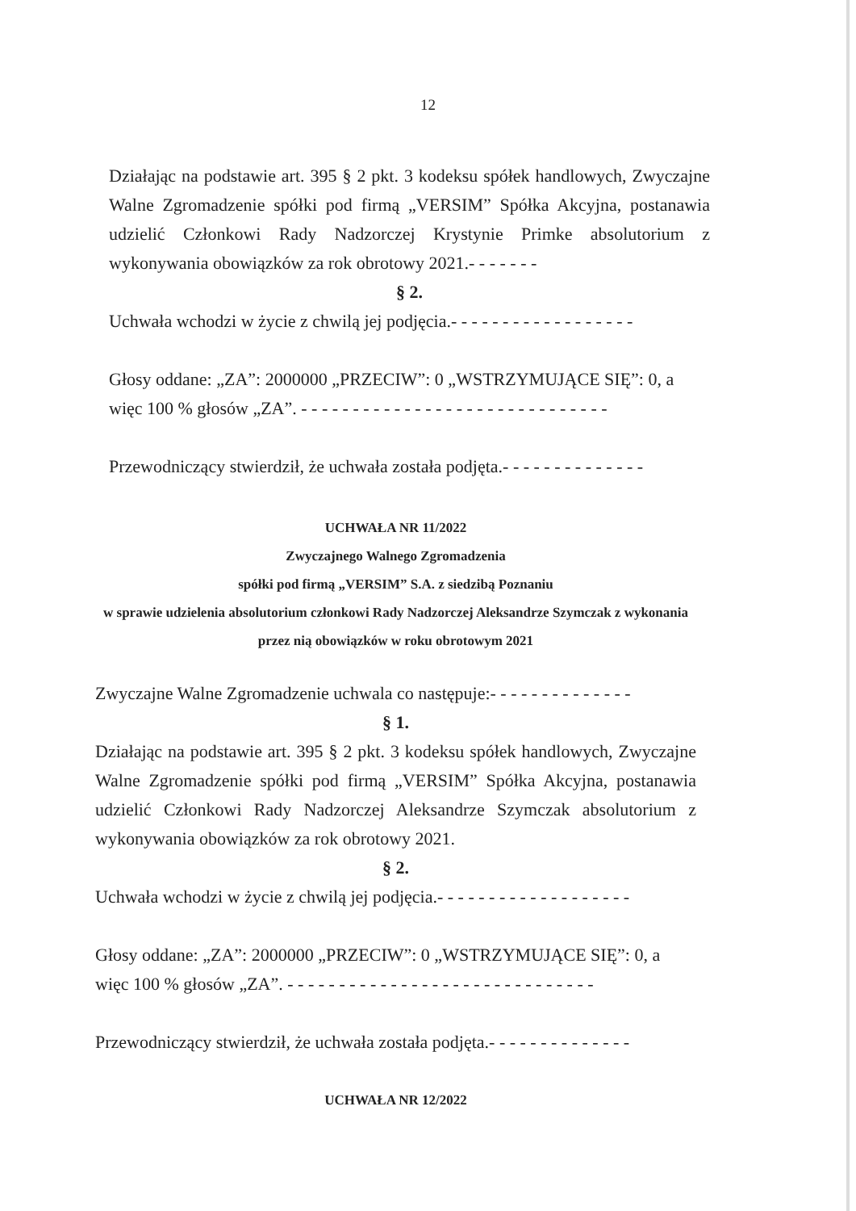12
Działając na podstawie art. 395 § 2 pkt. 3 kodeksu spółek handlowych, Zwyczajne Walne Zgromadzenie spółki pod firmą „VERSIM” Spółka Akcyjna, postanawia udzielić Członkowi Rady Nadzorczej Krystynie Primke absolutorium z wykonywania obowiązków za rok obrotowy 2021.- - - - - - -
§ 2.
Uchwała wchodzi w życie z chwilą jej podjęcia.- - - - - - - - - - - - - - - - - -
Głosy oddane: „ZA”: 2000000 „PRZECIW”: 0 „WSTRZYMUJĄCE SIĘ”: 0, a więc 100 % głosów „ZA”. - - - - - - - - - - - - - - - - - - - - - - - - - - - - - -
Przewodniczący stwierdził, że uchwała została podjęta.- - - - - - - - - - - - - -
UCHWAŁA NR 11/2022
Zwyczajnego Walnego Zgromadzenia
spółki pod firmą „VERSIM” S.A. z siedzibą Poznaniu
w sprawie udzielenia absolutorium członkowi Rady Nadzorczej Aleksandrze Szymczak z wykonania przez nią obowiązków w roku obrotowym 2021
Zwyczajne Walne Zgromadzenie uchwala co następuje:- - - - - - - - - - - - - -
§ 1.
Działając na podstawie art. 395 § 2 pkt. 3 kodeksu spółek handlowych, Zwyczajne Walne Zgromadzenie spółki pod firmą „VERSIM” Spółka Akcyjna, postanawia udzielić Członkowi Rady Nadzorczej Aleksandrze Szymczak absolutorium z wykonywania obowiązków za rok obrotowy 2021.
§ 2.
Uchwała wchodzi w życie z chwilą jej podjęcia.- - - - - - - - - - - - - - - - - - -
Głosy oddane: „ZA”: 2000000 „PRZECIW”: 0 „WSTRZYMUJĄCE SIĘ”: 0, a więc 100 % głosów „ZA”. - - - - - - - - - - - - - - - - - - - - - - - - - - - - - -
Przewodniczący stwierdził, że uchwała została podjęta.- - - - - - - - - - - - - -
UCHWAŁA NR 12/2022